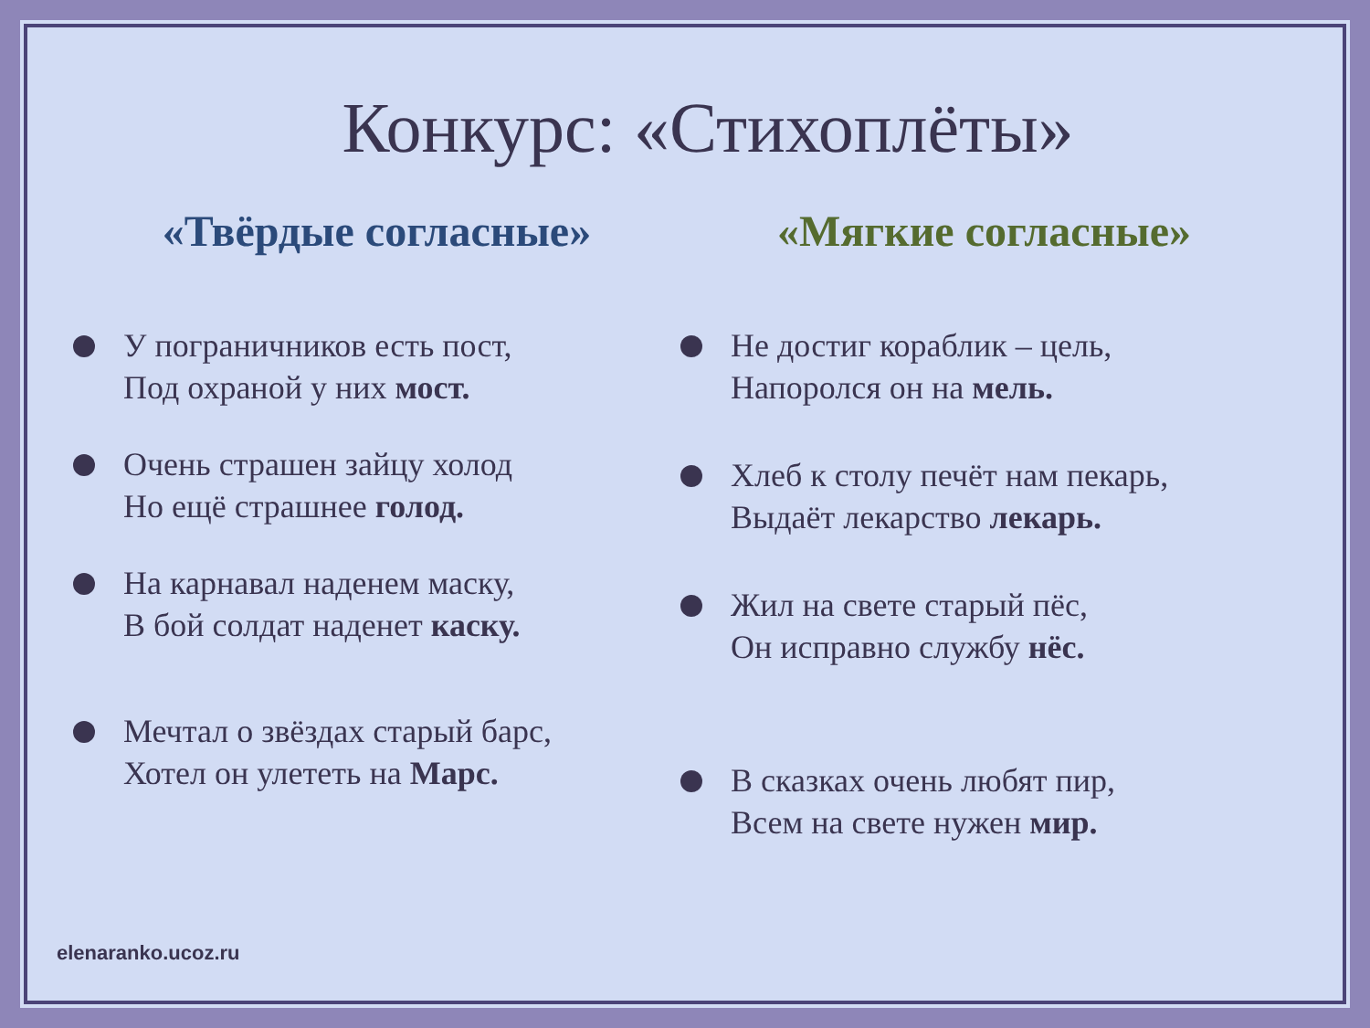Конкурс: «Стихоплёты»
«Твёрдые согласные»
У пограничников есть пост,
Под охраной у них мост.
Очень страшен зайцу холод
Но ещё страшнее голод.
На карнавал наденем маску,
В бой солдат наденет каску.
Мечтал о звёздах старый барс,
Хотел он улететь на Марс.
«Мягкие согласные»
Не достиг кораблик – цель,
Напоролся он на мель.
Хлеб к столу печёт нам пекарь,
Выдаёт лекарство лекарь.
Жил на свете старый пёс,
Он исправно службу нёс.
В сказках очень любят пир,
Всем на свете нужен мир.
elenaranko.ucoz.ru